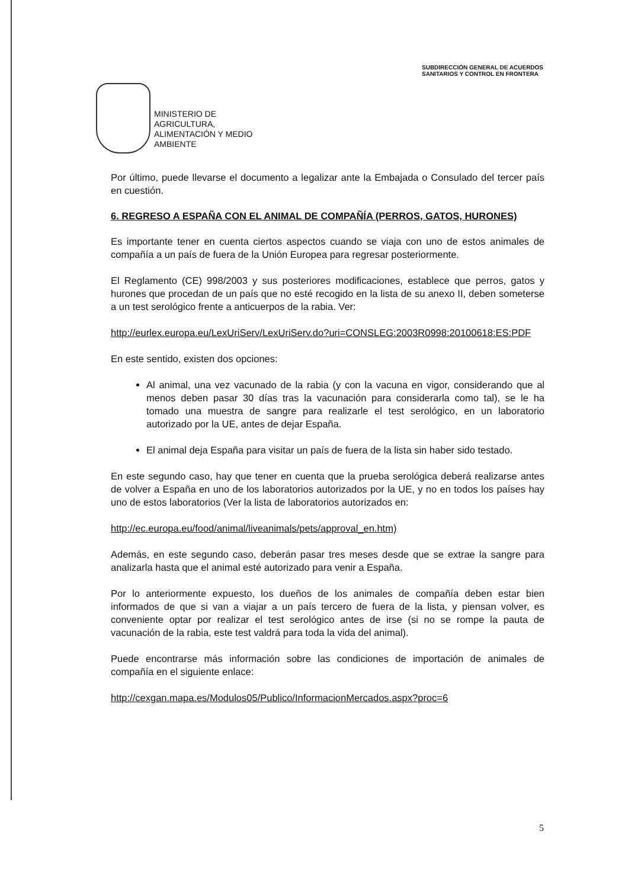SUBDIRECCIÓN GENERAL DE ACUERDOS
SANITARIOS Y CONTROL EN FRONTERA
MINISTERIO DE
AGRICULTURA,
ALIMENTACIÓN Y MEDIO
AMBIENTE
Por último, puede llevarse el documento a legalizar ante la Embajada o Consulado del tercer país en cuestión.
6. REGRESO A ESPAÑA CON EL ANIMAL DE COMPAÑÍA (PERROS, GATOS, HURONES)
Es importante tener en cuenta ciertos aspectos cuando se viaja con uno de estos animales de compañía a un país de fuera de la Unión Europea para regresar posteriormente.
El Reglamento (CE) 998/2003 y sus posteriores modificaciones, establece que perros, gatos y hurones que procedan de un país que no esté recogido en la lista de su anexo II, deben someterse a un test serológico frente a anticuerpos de la rabia. Ver:
http://eurlex.europa.eu/LexUriServ/LexUriServ.do?uri=CONSLEG:2003R0998:20100618:ES:PDF
En este sentido, existen dos opciones:
Al animal, una vez vacunado de la rabia (y con la vacuna en vigor, considerando que al menos deben pasar 30 días tras la vacunación para considerarla como tal), se le ha tomado una muestra de sangre para realizarle el test serológico, en un laboratorio autorizado por la UE, antes de dejar España.
El animal deja España para visitar un país de fuera de la lista sin haber sido testado.
En este segundo caso, hay que tener en cuenta que la prueba serológica deberá realizarse antes de volver a España en uno de los laboratorios autorizados por la UE, y no en todos los países hay uno de estos laboratorios (Ver la lista de laboratorios autorizados en:
http://ec.europa.eu/food/animal/liveanimals/pets/approval_en.htm)
Además, en este segundo caso, deberán pasar tres meses desde que se extrae la sangre para analizarla hasta que el animal esté autorizado para venir a España.
Por lo anteriormente expuesto, los dueños de los animales de compañía deben estar bien informados de que si van a viajar a un país tercero de fuera de la lista, y piensan volver, es conveniente optar por realizar el test serológico antes de irse (si no se rompe la pauta de vacunación de la rabia, este test valdrá para toda la vida del animal).
Puede encontrarse más información sobre las condiciones de importación de animales de compañía en el siguiente enlace:
http://cexgan.mapa.es/Modulos05/Publico/InformacionMercados.aspx?proc=6
5